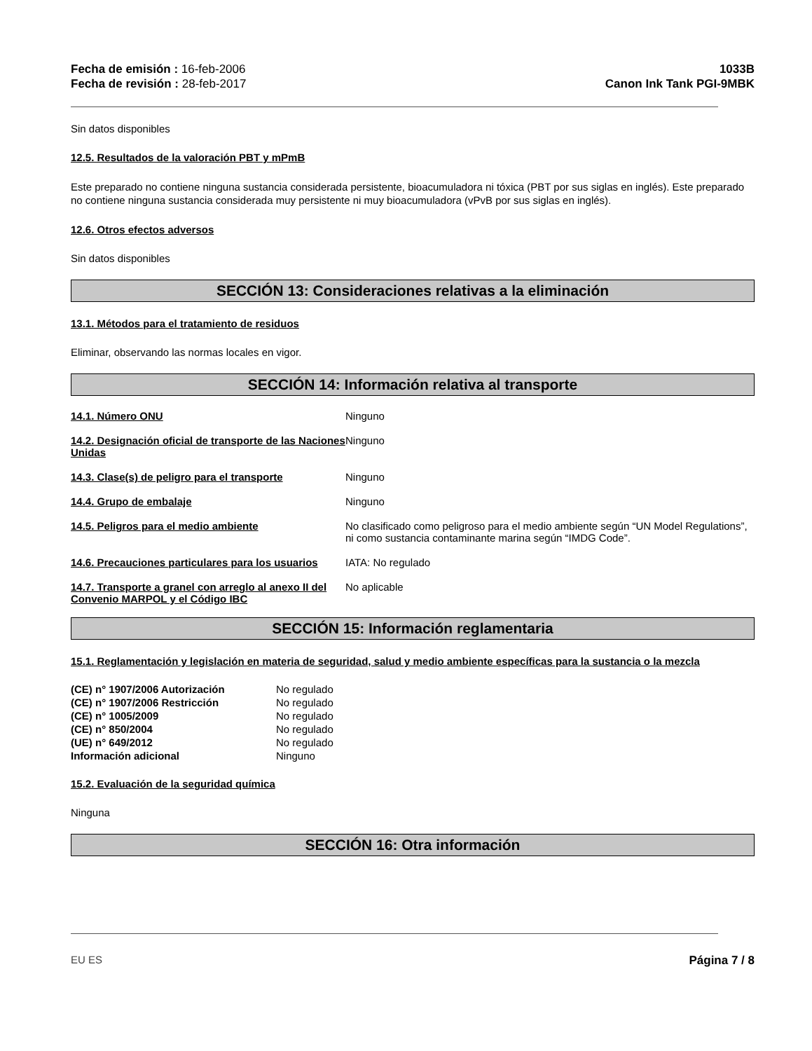Fecha de emisión : 16-feb-2006
Fecha de revisión : 28-feb-2017
1033B
Canon Ink Tank PGI-9MBK
Sin datos disponibles
12.5. Resultados de la valoración PBT y mPmB
Este preparado no contiene ninguna sustancia considerada persistente, bioacumuladora ni tóxica (PBT por sus siglas en inglés). Este preparado no contiene ninguna sustancia considerada muy persistente ni muy bioacumuladora (vPvB por sus siglas en inglés).
12.6. Otros efectos adversos
Sin datos disponibles
SECCIÓN 13: Consideraciones relativas a la eliminación
13.1. Métodos para el tratamiento de residuos
Eliminar, observando las normas locales en vigor.
SECCIÓN 14: Información relativa al transporte
| 14.1. Número ONU | Ninguno |
| 14.2. Designación oficial de transporte de las Naciones Unidas | Ninguno |
| 14.3. Clase(s) de peligro para el transporte | Ninguno |
| 14.4. Grupo de embalaje | Ninguno |
| 14.5. Peligros para el medio ambiente | No clasificado como peligroso para el medio ambiente según “UN Model Regulations”, ni como sustancia contaminante marina según “IMDG Code”. |
| 14.6. Precauciones particulares para los usuarios | IATA: No regulado |
| 14.7. Transporte a granel con arreglo al anexo II del Convenio MARPOL y el Código IBC | No aplicable |
SECCIÓN 15: Información reglamentaria
15.1. Reglamentación y legislación en materia de seguridad, salud y medio ambiente específicas para la sustancia o la mezcla
| (CE) n° 1907/2006 Autorización | No regulado |
| (CE) n° 1907/2006 Restricción | No regulado |
| (CE) n° 1005/2009 | No regulado |
| (CE) n° 850/2004 | No regulado |
| (UE) n° 649/2012 | No regulado |
| Información adicional | Ninguno |
15.2. Evaluación de la seguridad química
Ninguna
SECCIÓN 16: Otra información
EU ES Página 7 / 8